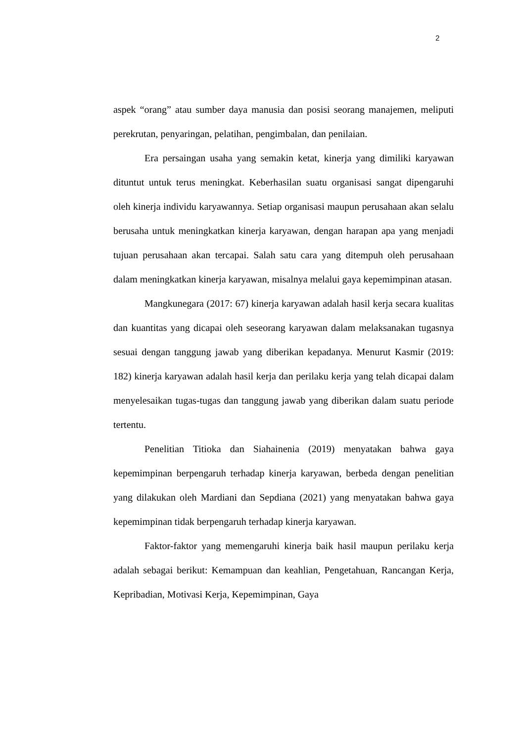2
aspek “orang” atau sumber daya manusia dan posisi seorang manajemen, meliputi perekrutan, penyaringan, pelatihan, pengimbalan, dan penilaian.
Era persaingan usaha yang semakin ketat, kinerja yang dimiliki karyawan dituntut untuk terus meningkat. Keberhasilan suatu organisasi sangat dipengaruhi oleh kinerja individu karyawannya. Setiap organisasi maupun perusahaan akan selalu berusaha untuk meningkatkan kinerja karyawan, dengan harapan apa yang menjadi tujuan perusahaan akan tercapai. Salah satu cara yang ditempuh oleh perusahaan dalam meningkatkan kinerja karyawan, misalnya melalui gaya kepemimpinan atasan.
Mangkunegara (2017: 67) kinerja karyawan adalah hasil kerja secara kualitas dan kuantitas yang dicapai oleh seseorang karyawan dalam melaksanakan tugasnya sesuai dengan tanggung jawab yang diberikan kepadanya. Menurut Kasmir (2019: 182) kinerja karyawan adalah hasil kerja dan perilaku kerja yang telah dicapai dalam menyelesaikan tugas-tugas dan tanggung jawab yang diberikan dalam suatu periode tertentu.
Penelitian Titioka dan Siahainenia (2019) menyatakan bahwa gaya kepemimpinan berpengaruh terhadap kinerja karyawan, berbeda dengan penelitian yang dilakukan oleh Mardiani dan Sepdiana (2021) yang menyatakan bahwa gaya kepemimpinan tidak berpengaruh terhadap kinerja karyawan.
Faktor-faktor yang memengaruhi kinerja baik hasil maupun perilaku kerja adalah sebagai berikut: Kemampuan dan keahlian, Pengetahuan, Rancangan Kerja, Kepribadian, Motivasi Kerja, Kepemimpinan, Gaya